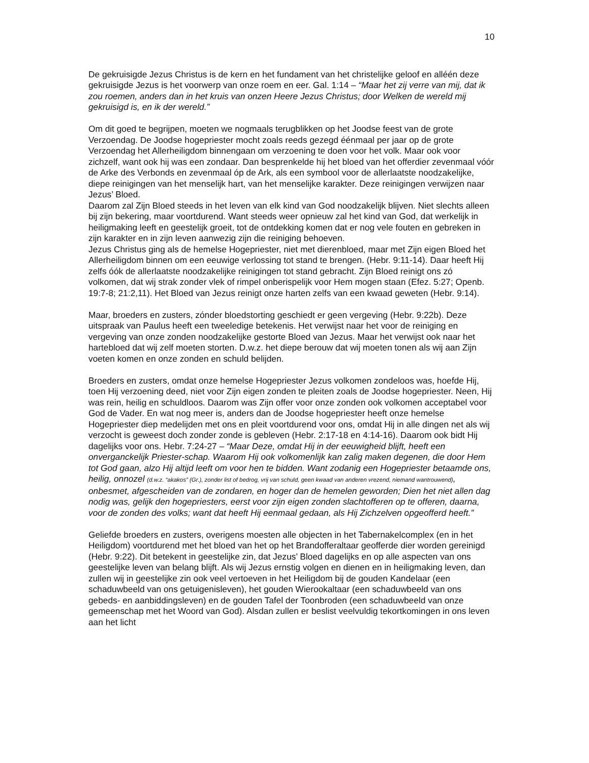10
De gekruisigde Jezus Christus is de kern en het fundament van het christelijke geloof en alléén deze gekruisigde Jezus is het voorwerp van onze roem en eer. Gal. 1:14 – “Maar het zij verre van mij, dat ik zou roemen, anders dan in het kruis van onzen Heere Jezus Christus; door Welken de wereld mij gekruisigd is, en ik der wereld.”
Om dit goed te begrijpen, moeten we nogmaals terugblikken op het Joodse feest van de grote Verzoendag. De Joodse hogepriester mocht zoals reeds gezegd éénmaal per jaar op de grote Verzoendag het Allerheiligdom binnengaan om verzoening te doen voor het volk. Maar ook voor zichzelf, want ook hij was een zondaar. Dan besprenkelde hij het bloed van het offerdier zevenmaal vóór de Arke des Verbonds en zevenmaal óp de Ark, als een symbool voor de allerlaatste noodzakelijke, diepe reinigingen van het menselijk hart, van het menselijke karakter. Deze reinigingen verwijzen naar Jezus’ Bloed.
Daarom zal Zijn Bloed steeds in het leven van elk kind van God noodzakelijk blijven. Niet slechts alleen bij zijn bekering, maar voortdurend. Want steeds weer opnieuw zal het kind van God, dat werkelijk in heiligmaking leeft en geestelijk groeit, tot de ontdekking komen dat er nog vele fouten en gebreken in zijn karakter en in zijn leven aanwezig zijn die reiniging behoeven.
Jezus Christus ging als de hemelse Hogepriester, niet met dierenbloed, maar met Zijn eigen Bloed het Allerheiligdom binnen om een eeuwige verlossing tot stand te brengen. (Hebr. 9:11-14). Daar heeft Hij zelfs óók de allerlaatste noodzakelijke reinigingen tot stand gebracht. Zijn Bloed reinigt ons zó volkomen, dat wij strak zonder vlek of rimpel onberispelijk voor Hem mogen staan (Efez. 5:27; Openb. 19:7-8; 21:2,11). Het Bloed van Jezus reinigt onze harten zelfs van een kwaad geweten (Hebr. 9:14).
Maar, broeders en zusters, zónder bloedstorting geschiedt er geen vergeving (Hebr. 9:22b). Deze uitspraak van Paulus heeft een tweeledige betekenis. Het verwijst naar het voor de reiniging en vergeving van onze zonden noodzakelijke gestorte Bloed van Jezus. Maar het verwijst ook naar het hartebloed dat wij zelf moeten storten. D.w.z. het diepe berouw dat wij moeten tonen als wij aan Zijn voeten komen en onze zonden en schuld belijden.
Broeders en zusters, omdat onze hemelse Hogepriester Jezus volkomen zondeloos was, hoefde Hij, toen Hij verzoening deed, niet voor Zijn eigen zonden te pleiten zoals de Joodse hogepriester. Neen, Hij was rein, heilig en schuldloos. Daarom was Zijn offer voor onze zonden ook volkomen acceptabel voor God de Vader. En wat nog meer is, anders dan de Joodse hogepriester heeft onze hemelse Hogepriester diep medelijden met ons en pleit voortdurend voor ons, omdat Hij in alle dingen net als wij verzocht is geweest doch zonder zonde is gebleven (Hebr. 2:17-18 en 4:14-16). Daarom ook bidt Hij dagelijks voor ons. Hebr. 7:24-27 – “Maar Deze, omdat Hij in der eeuwigheid blijft, heeft een onverganckelijk Priester-schap. Waarom Hij ook volkomenlijk kan zalig maken degenen, die door Hem tot God gaan, alzo Hij altijd leeft om voor hen te bidden. Want zodanig een Hogepriester betaamde ons, heilig, onnozel (d.w.z. “akakos” (Gr.), zonder list of bedrog, vrij van schuld, geen kwaad van anderen vrezend, niemand wantrouwend), onbesmet, afgescheiden van de zondaren, en hoger dan de hemelen geworden; Dien het niet allen dag nodig was, gelijk den hogepriesters, eerst voor zijn eigen zonden slachtofferen op te offeren, daarna, voor de zonden des volks; want dat heeft Hij eenmaal gedaan, als Hij Zichzelven opgeofferd heeft.”
Geliefde broeders en zusters, overigens moesten alle objecten in het Tabernakelcomplex (en in het Heiligdom) voortdurend met het bloed van het op het Brandofferaltaar geofferde dier worden gereinigd (Hebr. 9:22). Dit betekent in geestelijke zin, dat Jezus’ Bloed dagelijks en op alle aspecten van ons geestelijke leven van belang blijft. Als wij Jezus ernstig volgen en dienen en in heiligmaking leven, dan zullen wij in geestelijke zin ook veel vertoeven in het Heiligdom bij de gouden Kandelaar (een schaduwbeeld van ons getuigenisleven), het gouden Wierookaltaar (een schaduwbeeld van ons gebeds- en aanbiddingsleven) en de gouden Tafel der Toonbroden (een schaduwbeeld van onze gemeenschap met het Woord van God). Alsdan zullen er beslist veelvuldig tekortkomingen in ons leven aan het licht